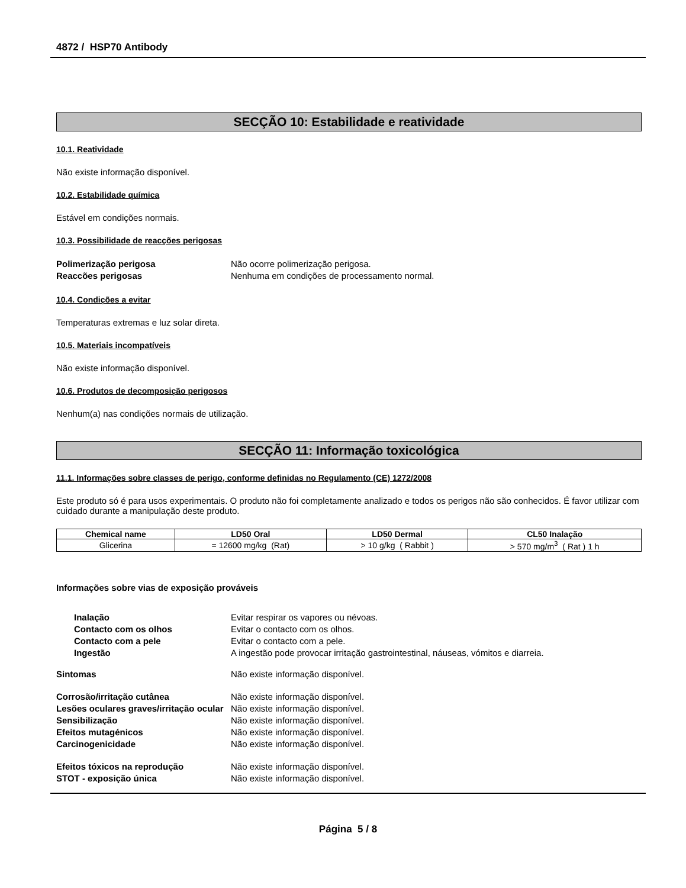4872 / HSP70 Antibody
SECÇÃO 10: Estabilidade e reatividade
10.1. Reatividade
Não existe informação disponível.
10.2. Estabilidade química
Estável em condições normais.
10.3. Possibilidade de reacções perigosas
Polimerização perigosa Não ocorre polimerização perigosa.
Reaccões perigosas Nenhuma em condições de processamento normal.
10.4. Condições a evitar
Temperaturas extremas e luz solar direta.
10.5. Materiais incompatíveis
Não existe informação disponível.
10.6. Produtos de decomposição perigosos
Nenhum(a) nas condições normais de utilização.
SECÇÃO 11: Informação toxicológica
11.1. Informações sobre classes de perigo, conforme definidas no Regulamento (CE) 1272/2008
Este produto só é para usos experimentais. O produto não foi completamente analizado e todos os perigos não são conhecidos. É favor utilizar com cuidado durante a manipulação deste produto.
| Chemical name | LD50 Oral | LD50 Dermal | CL50 Inalação |
| --- | --- | --- | --- |
| Glicerina | = 12600 mg/kg (Rat) | > 10 g/kg ( Rabbit ) | > 570 mg/m<sup>3</sup> ( Rat ) 1 h |
Informações sobre vias de exposição prováveis
Inalação Evitar respirar os vapores ou névoas.
Contacto com os olhos Evitar o contacto com os olhos.
Contacto com a pele Evitar o contacto com a pele.
Ingestão A ingestão pode provocar irritação gastrointestinal, náuseas, vómitos e diarreia.
Sintomas Não existe informação disponível.
Corrosão/irritação cutânea Não existe informação disponível.
Lesões oculares graves/irritação ocular
Não existe informação disponível.
Sensibilização Não existe informação disponível.
Efeitos mutagénicos Não existe informação disponível.
Carcinogenicidade Não existe informação disponível.
Efeitos tóxicos na reprodução Não existe informação disponível.
STOT - exposição única Não existe informação disponível.
Página 5 / 8